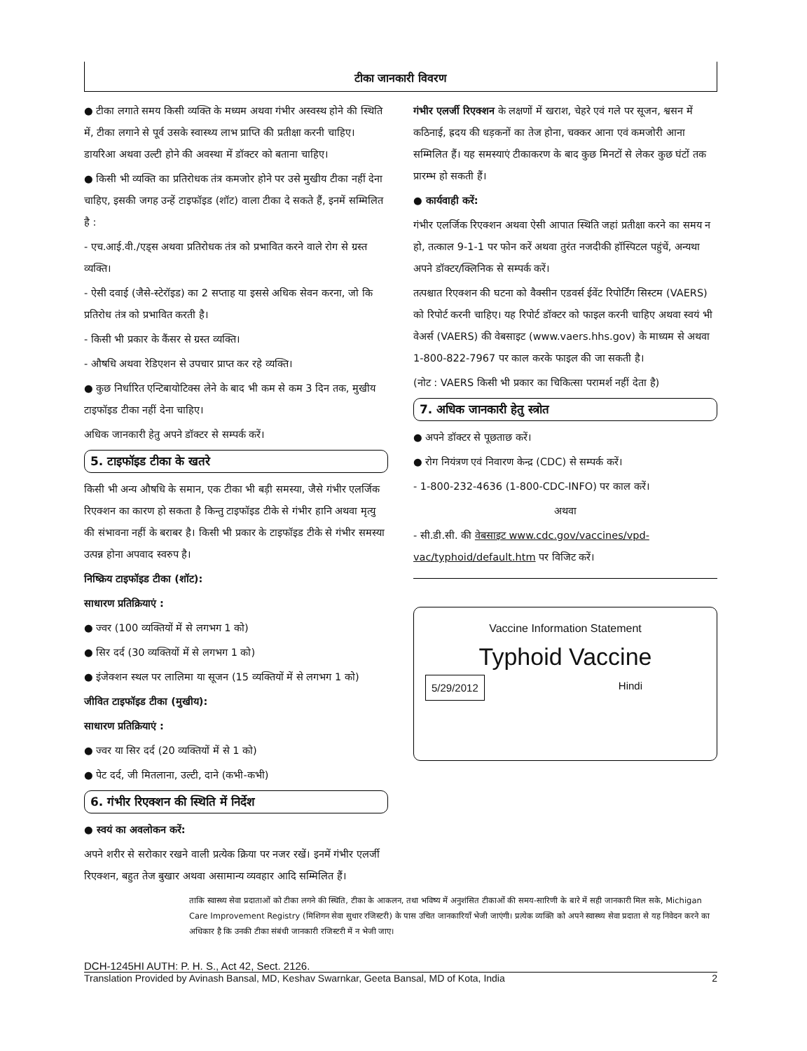टीका जानकारी विवरण
● टीका लगाते समय किसी व्यक्ति के मध्यम अथवा गंभीर अस्वस्थ होने की स्थिति में, टीका लगाने से पूर्व उसके स्वास्थ्य लाभ प्राप्ति की प्रतीक्षा करनी चाहिए। डायरिआ अथवा उल्टी होने की अवस्था में डॉक्टर को बताना चाहिए।
● किसी भी व्यक्ति का प्रतिरोधक तंत्र कमजोर होने पर उसे मुखीय टीका नहीं देना चाहिए, इसकी जगह उन्हें टाइफॉइड (शॉट) वाला टीका दे सकते हैं, इनमें सम्मिलित है :
- एच.आई.वी./एड्स अथवा प्रतिरोधक तंत्र को प्रभावित करने वाले रोग से ग्रस्त व्यक्ति।
- ऐसी दवाई (जैसे-स्टेरॉइड) का 2 सप्ताह या इससे अधिक सेवन करना, जो कि प्रतिरोध तंत्र को प्रभावित करती है।
- किसी भी प्रकार के कैंसर से ग्रस्त व्यक्ति।
- औषधि अथवा रेडिएशन से उपचार प्राप्त कर रहे व्यक्ति।
● कुछ निर्धारित एन्टिबायोटिक्स लेने के बाद भी कम से कम 3 दिन तक, मुखीय टाइफॉइड टीका नहीं देना चाहिए।
अधिक जानकारी हेतु अपने डॉक्टर से सम्पर्क करें।
5. टाइफॉइड टीका के खतरे
किसी भी अन्य औषधि के समान, एक टीका भी बड़ी समस्या, जैसे गंभीर एलर्जिक रिएक्शन का कारण हो सकता है किन्तु टाइफॉइड टीके से गंभीर हानि अथवा मृत्यु की संभावना नहीं के बराबर है। किसी भी प्रकार के टाइफॉइड टीके से गंभीर समस्या उत्पन्न होना अपवाद स्वरुप है।
निष्क्रिय टाइफॉइड टीका (शॉट):
साधारण प्रतिक्रियाएं :
● ज्वर (100 व्यक्तियों में से लगभग 1 को)
● सिर दर्द (30 व्यक्तियों में से लगभग 1 को)
● इंजेक्शन स्थल पर लालिमा या सूजन (15 व्यक्तियों में से लगभग 1 को)
जीवित टाइफॉइड टीका (मुखीय):
साधारण प्रतिक्रियाएं :
● ज्वर या सिर दर्द (20 व्यक्तियों में से 1 को)
● पेट दर्द, जी मितलाना, उल्टी, दाने (कभी-कभी)
6. गंभीर रिएक्शन की स्थिति में निर्देश
● स्वयं का अवलोकन करें:
अपने शरीर से सरोकार रखने वाली प्रत्येक क्रिया पर नजर रखें। इनमें गंभीर एलर्जी रिएक्शन, बहुत तेज बुखार अथवा असामान्य व्यवहार आदि सम्मिलित हैं।
गंभीर एलर्जी रिएक्शन के लक्षणों में खराश, चेहरे एवं गले पर सूजन, श्वसन में कठिनाई, ह्रदय की धड़कनों का तेज होना, चक्कर आना एवं कमजोरी आना सम्मिलित हैं। यह समस्याएं टीकाकरण के बाद कुछ मिनटों से लेकर कुछ घंटों तक प्रारम्भ हो सकती हैं।
● कार्यवाही करें:
गंभीर एलर्जिक रिएक्शन अथवा ऐसी आपात स्थिति जहां प्रतीक्षा करने का समय न हो, तत्काल 9-1-1 पर फोन करें अथवा तुरंत नजदीकी हॉस्पिटल पहुंचें, अन्यथा अपने डॉक्टर/क्लिनिक से सम्पर्क करें।
तत्पश्चात रिएक्शन की घटना को वैक्सीन एडवर्स ईवेंट रिपोर्टिंग सिस्टम (VAERS) को रिपोर्ट करनी चाहिए। यह रिपोर्ट डॉक्टर को फाइल करनी चाहिए अथवा स्वयं भी वेअर्स (VAERS) की वेबसाइट (www.vaers.hhs.gov) के माध्यम से अथवा 1-800-822-7967 पर काल करके फाइल की जा सकती है।
(नोट : VAERS किसी भी प्रकार का चिकित्सा परामर्श नहीं देता है)
7. अधिक जानकारी हेतु स्त्रोत
● अपने डॉक्टर से पूछताछ करें।
● रोग नियंत्रण एवं निवारण केन्द्र (CDC) से सम्पर्क करें।
- 1-800-232-4636 (1-800-CDC-INFO) पर काल करें।
अथवा
- सी.डी.सी. की वेबसाइट www.cdc.gov/vaccines/vpd-vac/typhoid/default.htm पर विजिट करें।
Vaccine Information Statement
Typhoid Vaccine
5/29/2012 Hindi
ताकि स्वास्थ्य सेवा प्रदाताओं को टीका लगने की स्थिति, टीका के आकलन, तथा भविष्य में अनुशंसित टीकाओं की समय-सारिणी के बारे में सही जानकारी मिल सके, Michigan Care Improvement Registry (मिशिगन सेवा सुधार रजिस्टरी) के पास उचित जानकारियाँ भेजी जाएंगी। प्रत्येक व्यक्ति को अपने स्वास्थ्य सेवा प्रदाता से यह निवेदन करने का अधिकार है कि उनकी टीका संबंधी जानकारी रजिस्टरी में न भेजी जाए।
DCH-1245HI AUTH: P. H. S., Act 42, Sect. 2126.
Translation Provided by Avinash Bansal, MD, Keshav Swarnkar, Geeta Bansal, MD of Kota, India 2